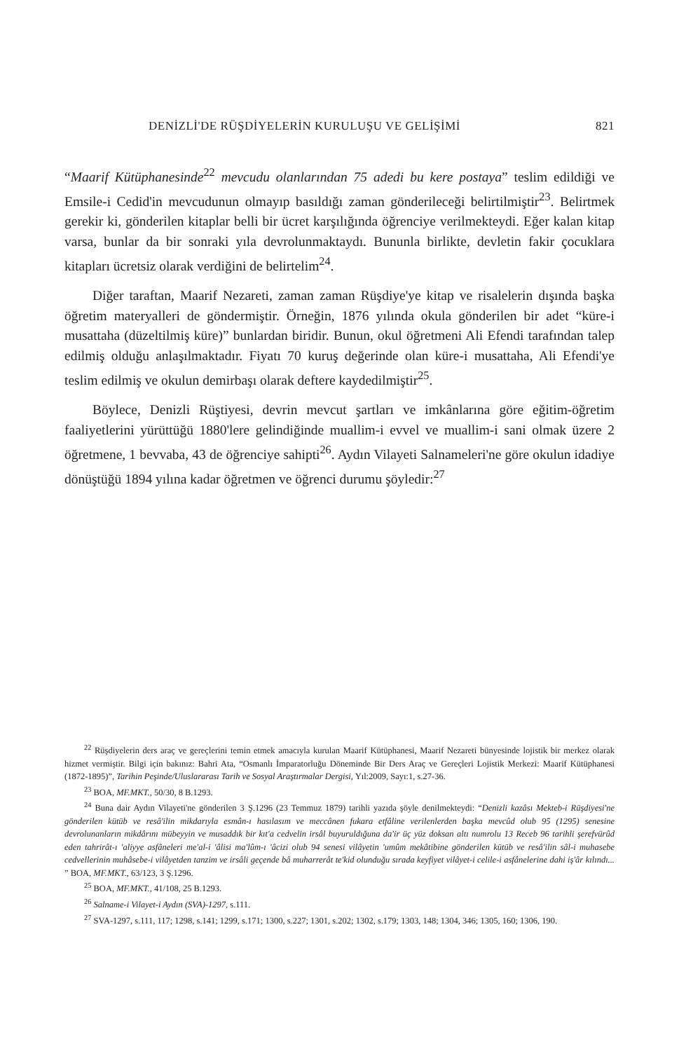DENİZLİ'DE RÜŞDİYELERİN KURULUŞU VE GELİŞİMİ 821
“Maarif Kütüphanesinde<sup>22</sup> mevcudu olanlarından 75 adedi bu kere postaya” teslim edildiği ve Emsile-i Cedid'in mevcudunun olmayıp basıldığı zaman gönderileceği belirtilmiştir<sup>23</sup>. Belirtmek gerekir ki, gönderilen kitaplar belli bir ücret karşılığında öğrenciye verilmekteydi. Eğer kalan kitap varsa, bunlar da bir sonraki yıla devrolunmaktaydı. Bununla birlikte, devletin fakir çocuklara kitapları ücretsiz olarak verdiğini de belirtelim<sup>24</sup>.
Diğer taraftan, Maarif Nezareti, zaman zaman Rüşdiye'ye kitap ve risalelerin dışında başka öğretim materyalleri de göndermiştir. Örneğin, 1876 yılında okula gönderilen bir adet “küre-i musattaha (düzeltilmiş küre)” bunlardan biridir. Bunun, okul öğretmeni Ali Efendi tarafından talep edilmiş olduğu anlaşılmaktadır. Fiyatı 70 kuruş değerinde olan küre-i musattaha, Ali Efendi'ye teslim edilmiş ve okulun demirbaşı olarak deftere kaydedilmiştir<sup>25</sup>.
Böylece, Denizli Rüştiyesi, devrin mevcut şartları ve imkânlarına göre eğitim-öğretim faaliyetlerini yürüttüğü 1880'lere gelindiğinde muallim-i evvel ve muallim-i sani olmak üzere 2 öğretmene, 1 bevvaba, 43 de öğrenciye sahipti<sup>26</sup>. Aydın Vilayeti Salnameleri'ne göre okulun idadiye dönüştüğü 1894 yılına kadar öğretmen ve öğrenci durumu şöyledir:<sup>27</sup>
<sup>22</sup> Rüşdiyelerin ders araç ve gereçlerini temin etmek amacıyla kurulan Maarif Kütüphanesi, Maarif Nezareti bünyesinde lojistik bir merkez olarak hizmet vermiştir. Bilgi için bakınız: Bahri Ata, “Osmanlı İmparatorluğu Döneminde Bir Ders Araç ve Gereçleri Lojistik Merkezi: Maarif Kütüphanesi (1872-1895)”, Tarihin Peşinde/Uluslararası Tarih ve Sosyal Araştırmalar Dergisi, Yıl:2009, Sayı:1, s.27-36.
<sup>23</sup> BOA, MF.MKT., 50/30, 8 B.1293.
<sup>24</sup> Buna dair Aydın Vilayeti'ne gönderilen 3 Ş.1296 (23 Temmuz 1879) tarihli yazıda şöyle denilmekteydi: “Denizli kazâsı Mekteb-i Rüşdiyesi'ne gönderilen kütüb ve resâ'ilin mikdarıyla esmân-ı hasılasım ve meccânen fukara etfâline verilenlerden başka mevcûd olub 95 (1295) senesine devrolunanların mikdârını mübeyyin ve musaddık bir kıt'a cedvelin irsâl buyuruldığuna da'ir üç yüz doksan altı numrolu 13 Receb 96 tarihli şerefvürûd eden tahrirât-ı 'aliyye asfâneleri me'al-i 'âlisi ma'lûm-ı 'âcizi olub 94 senesi vilâyetin 'umûm mekâtibine gönderilen kütüb ve resâ'ilin sâl-i muhasebe cedvellerinin muhâsebe-i vilâyetden tanzim ve irsâli geçende bâ muharrerât te'kid olunduğu sırada keyfiyet vilâyet-i celile-i asfânelerine dahi iş'âr kılındı... ” BOA, MF.MKT., 63/123, 3 Ş.1296.
<sup>25</sup> BOA, MF.MKT., 41/108, 25 B.1293.
<sup>26</sup> Salname-i Vilayet-i Aydın (SVA)-1297, s.111.
<sup>27</sup> SVA-1297, s.111, 117; 1298, s.141; 1299, s.171; 1300, s.227; 1301, s.202; 1302, s.179; 1303, 148; 1304, 346; 1305, 160; 1306, 190.